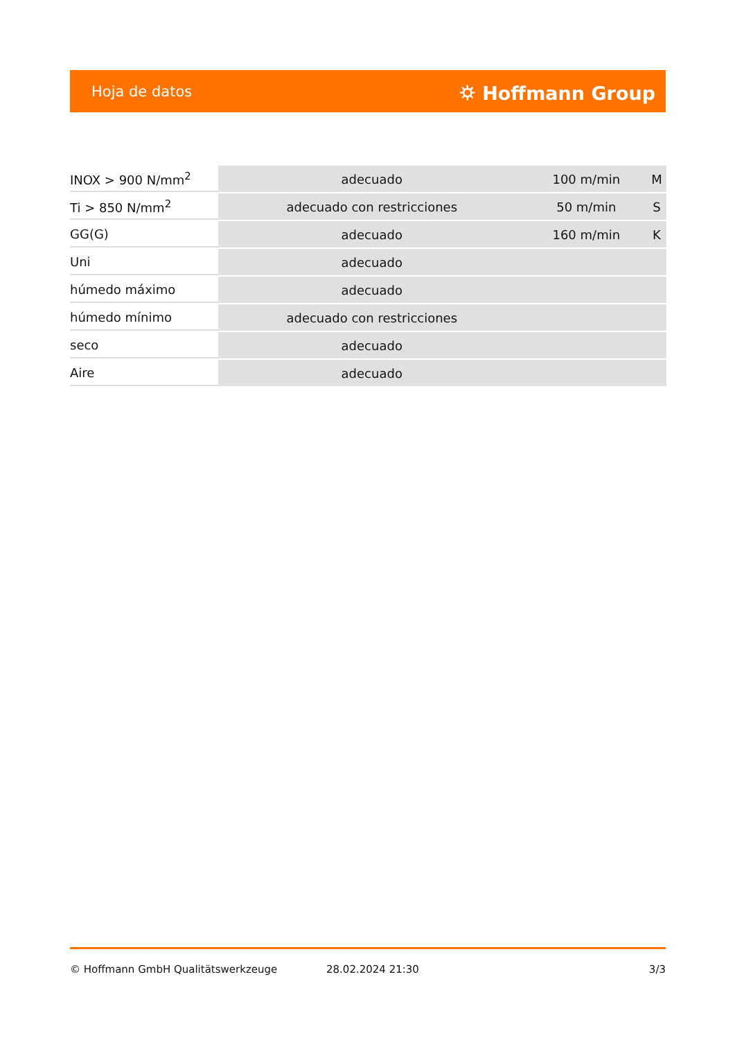Hoja de datos ⛭ Hoffmann Group
| INOX > 900 N/mm<sup>2</sup> | adecuado | 100 m/min | M |
| Ti > 850 N/mm<sup>2</sup> | adecuado con restricciones | 50 m/min | S |
| GG(G) | adecuado | 160 m/min | K |
| Uni | adecuado | | |
| húmedo máximo | adecuado | | |
| húmedo mínimo | adecuado con restricciones | | |
| seco | adecuado | | |
| Aire | adecuado | | |
© Hoffmann GmbH Qualitätswerkzeuge 28.02.2024 21:30 3/3